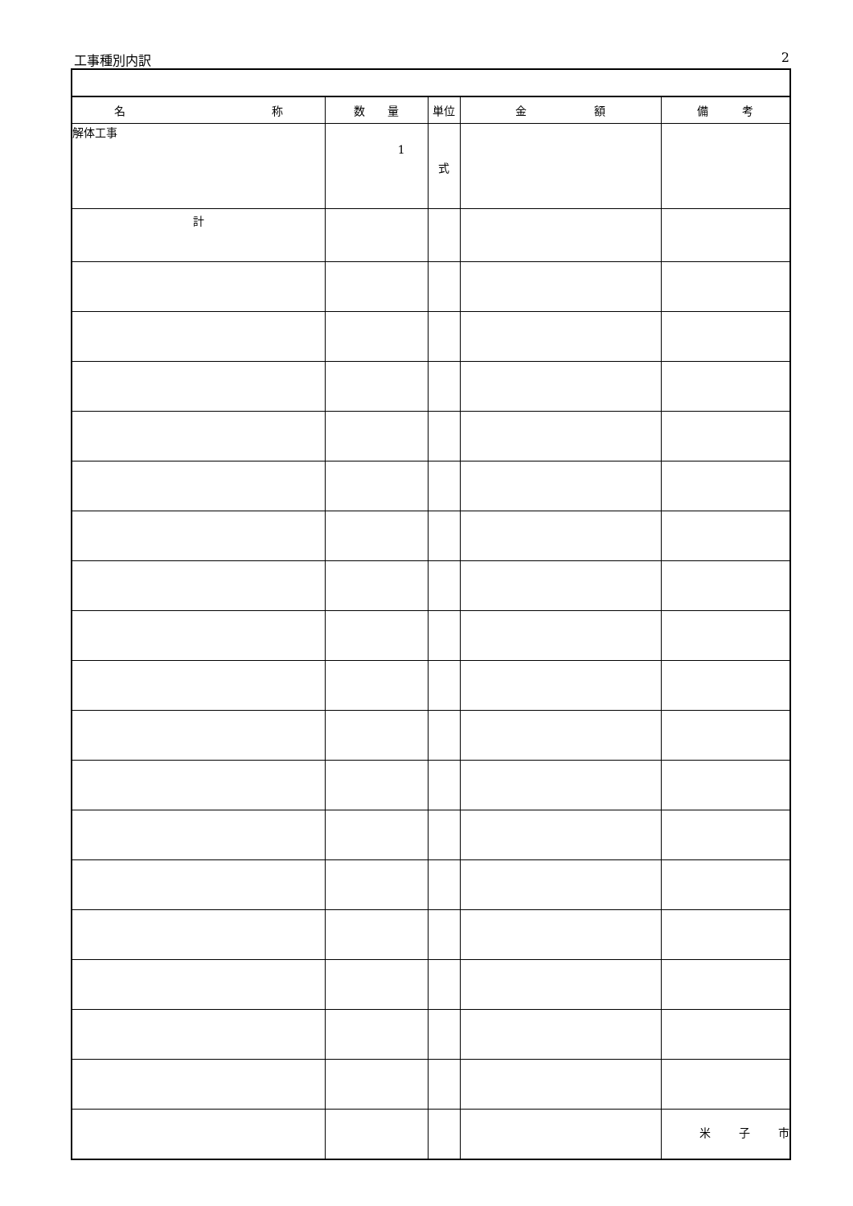工事種別内訳 2
| 名 称 | 数 量 | 単位 | 金 額 | 備 考 |
| --- | --- | --- | --- | --- |
| 解体工事 | 1 | 式 | | |
| 計 | | | | |
米 子 市